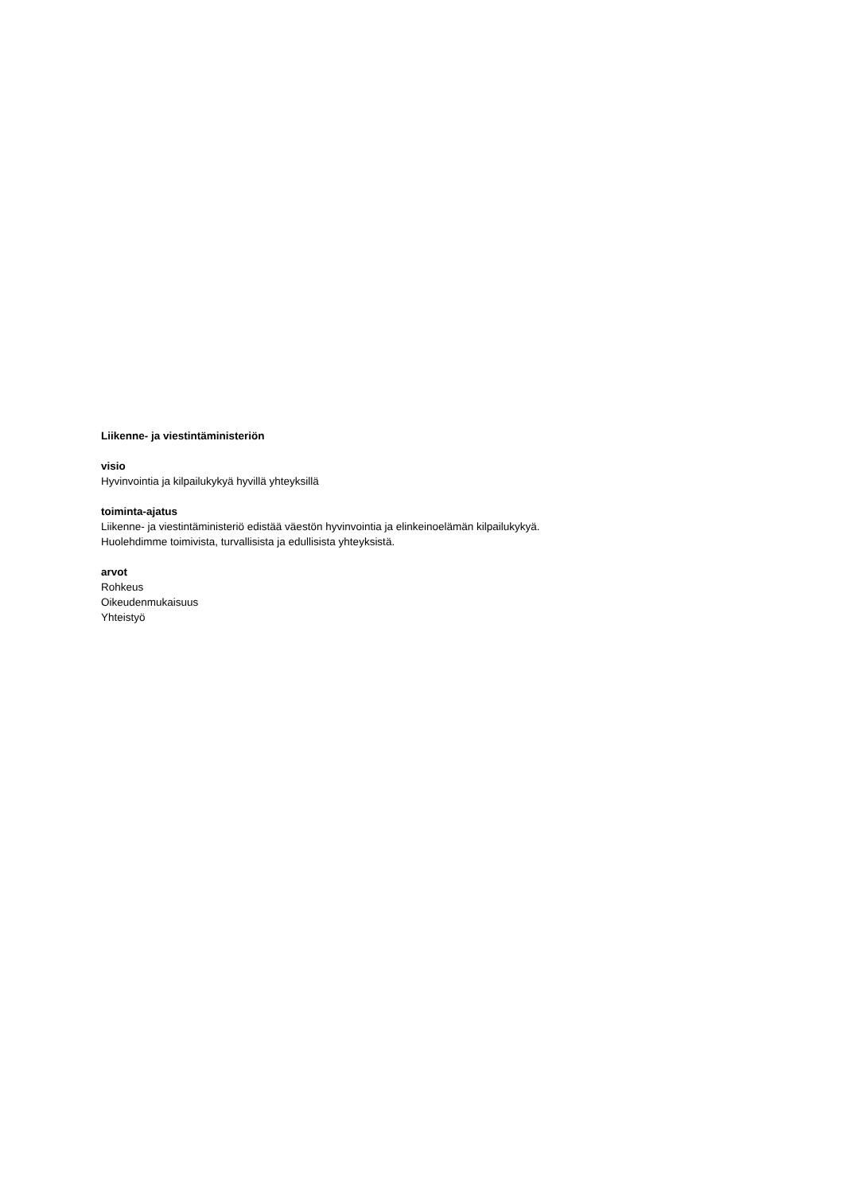Liikenne- ja viestintäministeriön
visio
Hyvinvointia ja kilpailukykyä hyvillä yhteyksillä
toiminta-ajatus
Liikenne- ja viestintäministeriö edistää väestön hyvinvointia ja elinkeinoelämän kilpailukykyä.
Huolehdimme toimivista, turvallisista ja edullisista yhteyksistä.
arvot
Rohkeus
Oikeudenmukaisuus
Yhteistyö